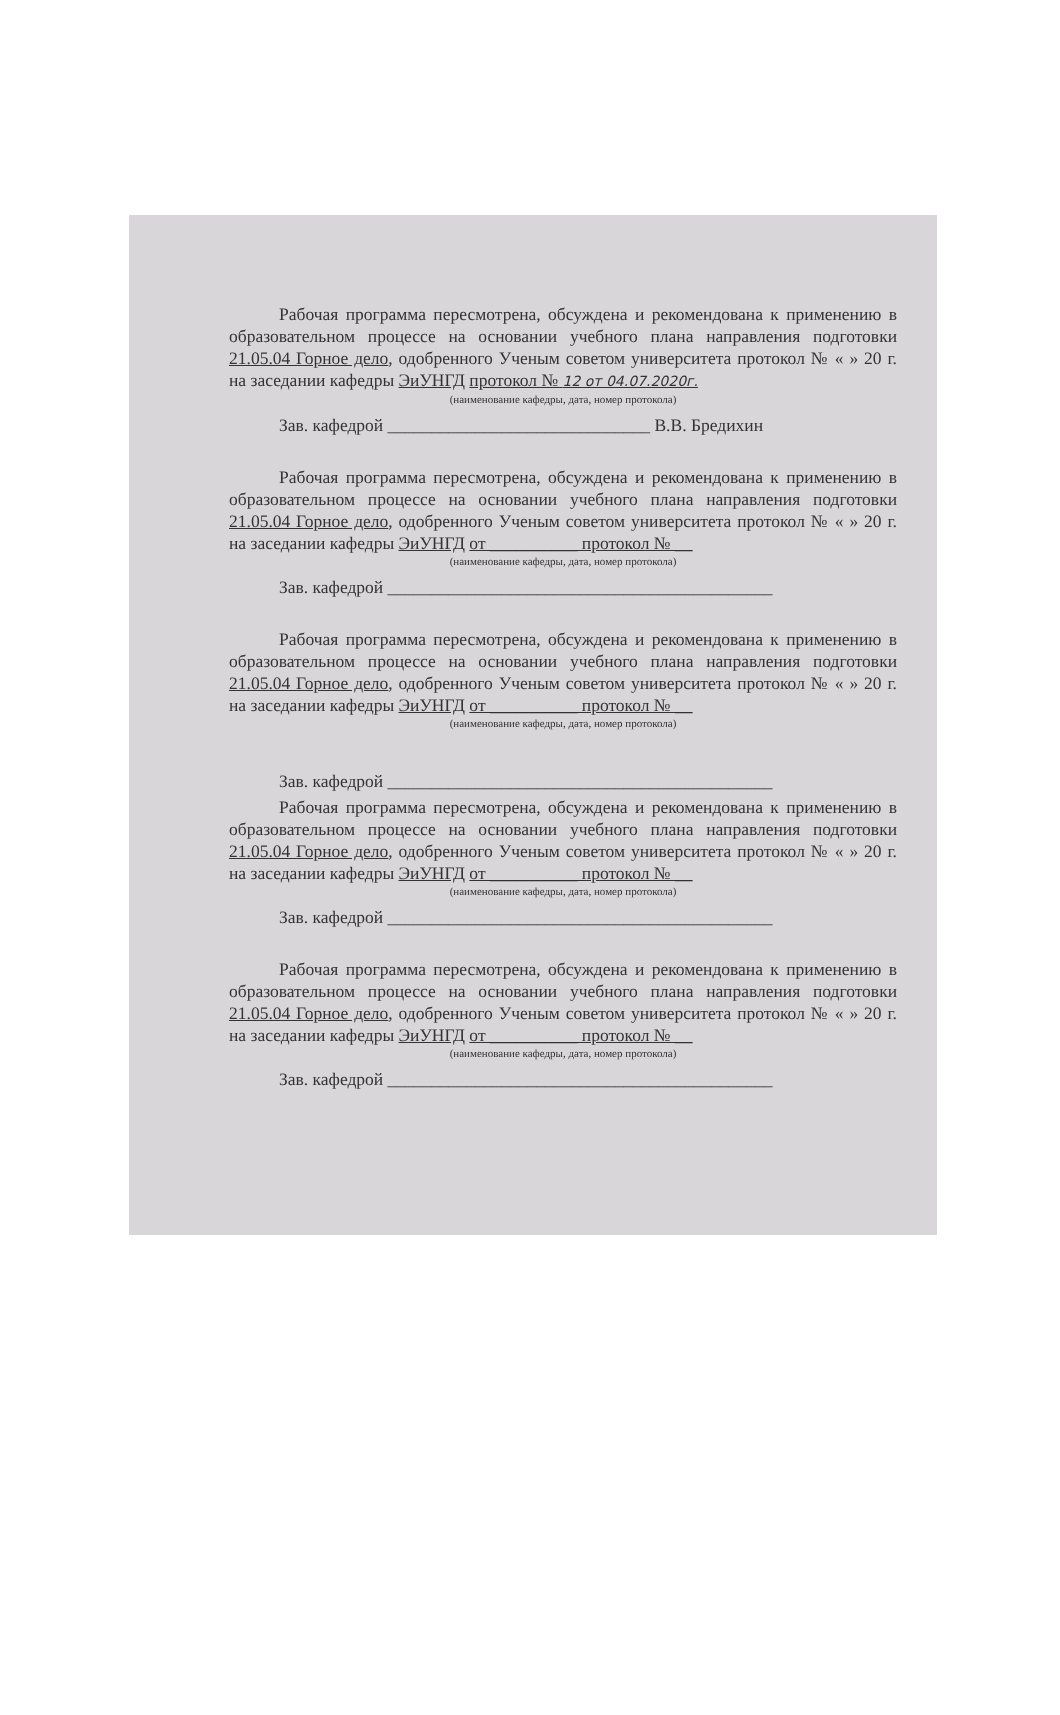Рабочая программа пересмотрена, обсуждена и рекомендована к применению в образовательном процессе на основании учебного плана направления подготовки 21.05.04 Горное дело, одобренного Ученым советом университета протокол № « » 20 г. на заседании кафедры ЭиУНГД протокол № 12 от 04.07.2020г.
(наименование кафедры, дата, номер протокола)
Зав. кафедрой ______________________________ В.В. Бредихин
Рабочая программа пересмотрена, обсуждена и рекомендована к применению в образовательном процессе на основании учебного плана направления подготовки 21.05.04 Горное дело, одобренного Ученым советом университета протокол № « » 20 г. на заседании кафедры ЭиУНГД от __________ протокол № __
(наименование кафедры, дата, номер протокола)
Зав. кафедрой ____________________________________________
Рабочая программа пересмотрена, обсуждена и рекомендована к применению в образовательном процессе на основании учебного плана направления подготовки 21.05.04 Горное дело, одобренного Ученым советом университета протокол № « » 20 г. на заседании кафедры ЭиУНГД от __________ протокол № __
(наименование кафедры, дата, номер протокола)
Зав. кафедрой ____________________________________________
Рабочая программа пересмотрена, обсуждена и рекомендована к применению в образовательном процессе на основании учебного плана направления подготовки 21.05.04 Горное дело, одобренного Ученым советом университета протокол № « » 20 г. на заседании кафедры ЭиУНГД от __________ протокол № __
(наименование кафедры, дата, номер протокола)
Зав. кафедрой ____________________________________________
Рабочая программа пересмотрена, обсуждена и рекомендована к применению в образовательном процессе на основании учебного плана направления подготовки 21.05.04 Горное дело, одобренного Ученым советом университета протокол № « » 20 г. на заседании кафедры ЭиУНГД от __________ протокол № __
(наименование кафедры, дата, номер протокола)
Зав. кафедрой ____________________________________________